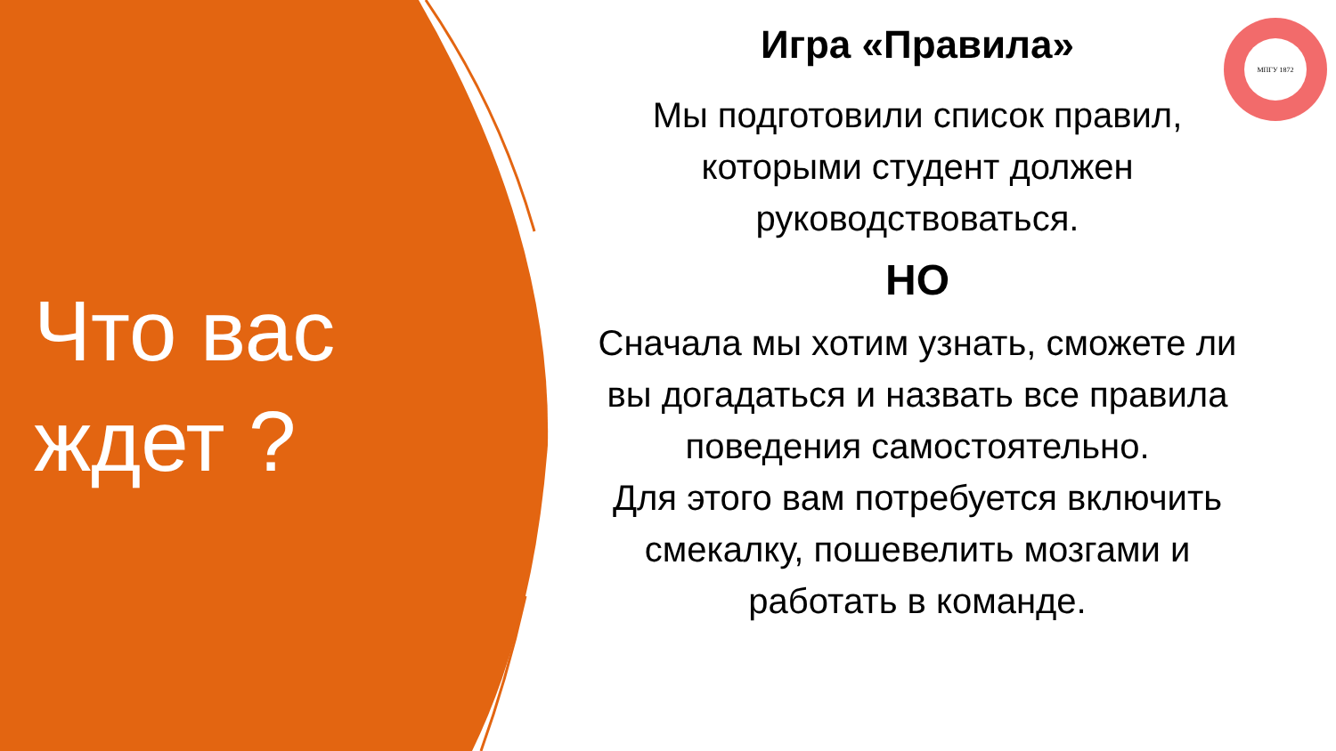Что вас ждет ?
Игра «Правила»
Мы подготовили список правил, которыми студент должен руководствоваться.
НО
Сначала мы хотим узнать, сможете ли вы догадаться и назвать все правила поведения самостоятельно.
Для этого вам потребуется включить смекалку, пошевелить мозгами и работать в команде.
МПГУ 1872